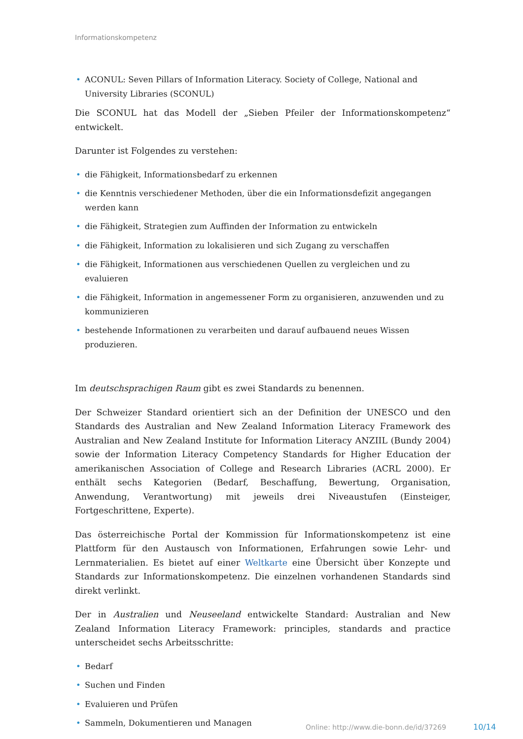Informationskompetenz
• ACONUL: Seven Pillars of Information Literacy. Society of College, National and University Libraries (SCONUL)
Die SCONUL hat das Modell der „Sieben Pfeiler der Informationskompetenz“ entwickelt.
Darunter ist Folgendes zu verstehen:
• die Fähigkeit, Informationsbedarf zu erkennen
• die Kenntnis verschiedener Methoden, über die ein Informationsdefizit angegangen werden kann
• die Fähigkeit, Strategien zum Auffinden der Information zu entwickeln
• die Fähigkeit, Information zu lokalisieren und sich Zugang zu verschaffen
• die Fähigkeit, Informationen aus verschiedenen Quellen zu vergleichen und zu evaluieren
• die Fähigkeit, Information in angemessener Form zu organisieren, anzuwenden und zu kommunizieren
• bestehende Informationen zu verarbeiten und darauf aufbauend neues Wissen produzieren.
Im deutschsprachigen Raum gibt es zwei Standards zu benennen.
Der Schweizer Standard orientiert sich an der Definition der UNESCO und den Standards des Australian and New Zealand Information Literacy Framework des Australian and New Zealand Institute for Information Literacy ANZIIL (Bundy 2004) sowie der Information Literacy Competency Standards for Higher Education der amerikanischen Association of College and Research Libraries (ACRL 2000). Er enthält sechs Kategorien (Bedarf, Beschaffung, Bewertung, Organisation, Anwendung, Verantwortung) mit jeweils drei Niveaustufen (Einsteiger, Fortgeschrittene, Experte).
Das österreichische Portal der Kommission für Informationskompetenz ist eine Plattform für den Austausch von Informationen, Erfahrungen sowie Lehr- und Lernmaterialien. Es bietet auf einer Weltkarte eine Übersicht über Konzepte und Standards zur Informationskompetenz. Die einzelnen vorhandenen Standards sind direkt verlinkt.
Der in Australien und Neuseeland entwickelte Standard: Australian and New Zealand Information Literacy Framework: principles, standards and practice unterscheidet sechs Arbeitsschritte:
• Bedarf
• Suchen und Finden
• Evaluieren und Prüfen
• Sammeln, Dokumentieren und Managen
Online: http://www.die-bonn.de/id/37269
10/14